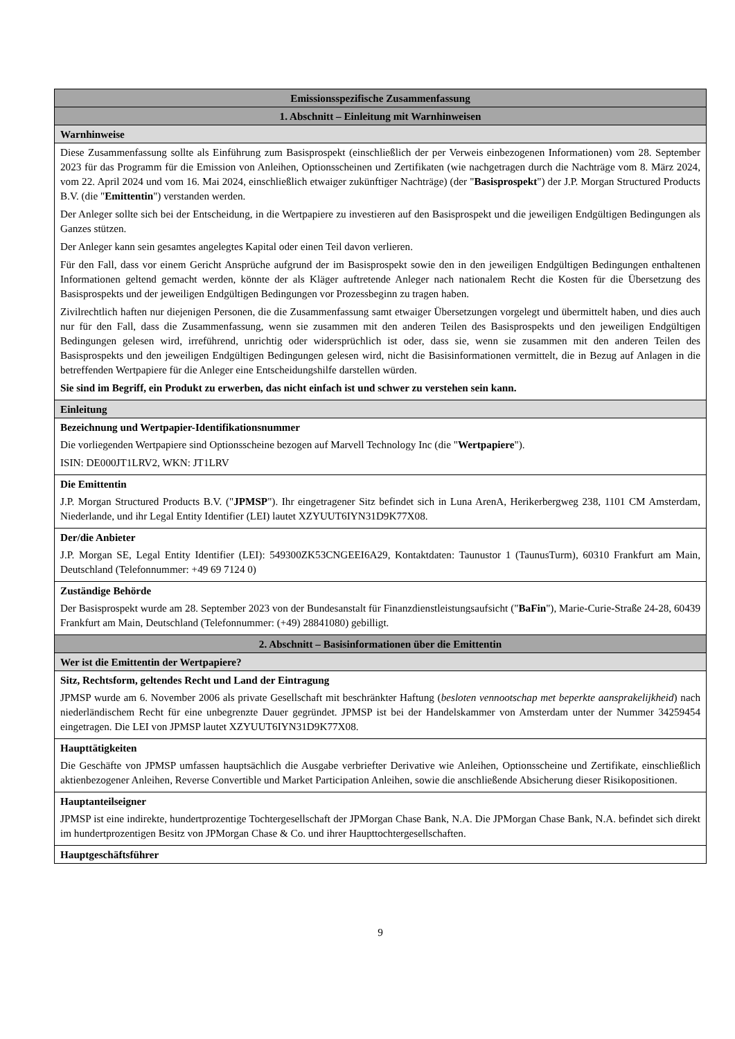| Emissionsspezifische Zusammenfassung |
| --- |
| 1. Abschnitt – Einleitung mit Warnhinweisen |
| Warnhinweise |
| Diese Zusammenfassung sollte als Einführung zum Basisprospekt (einschließlich der per Verweis einbezogenen Informationen) vom 28. September 2023 für das Programm für die Emission von Anleihen, Optionsscheinen und Zertifikaten (wie nachgetragen durch die Nachträge vom 8. März 2024, vom 22. April 2024 und vom 16. Mai 2024, einschließlich etwaiger zukünftiger Nachträge) (der " Basisprospekt ") der J.P. Morgan Structured Products B.V. (die " Emittentin ") verstanden werden. Der Anleger sollte sich bei der Entscheidung, in die Wertpapiere zu investieren auf den Basisprospekt und die jeweiligen Endgültigen Bedingungen als Ganzes stützen. Der Anleger kann sein gesamtes angelegtes Kapital oder einen Teil davon verlieren. Für den Fall, dass vor einem Gericht Ansprüche aufgrund der im Basisprospekt sowie den in den jeweiligen Endgültigen Bedingungen enthaltenen Informationen geltend gemacht werden, könnte der als Kläger auftretende Anleger nach nationalem Recht die Kosten für die Übersetzung des Basisprospekts und der jeweiligen Endgültigen Bedingungen vor Prozessbeginn zu tragen haben. Zivilrechtlich haften nur diejenigen Personen, die die Zusammenfassung samt etwaiger Übersetzungen vorgelegt und übermittelt haben, und dies auch nur für den Fall, dass die Zusammenfassung, wenn sie zusammen mit den anderen Teilen des Basisprospekts und den jeweiligen Endgültigen Bedingungen gelesen wird, irreführend, unrichtig oder widersprüchlich ist oder, dass sie, wenn sie zusammen mit den anderen Teilen des Basisprospekts und den jeweiligen Endgültigen Bedingungen gelesen wird, nicht die Basisinformationen vermittelt, die in Bezug auf Anlagen in die betreffenden Wertpapiere für die Anleger eine Entscheidungshilfe darstellen würden. Sie sind im Begriff, ein Produkt zu erwerben, das nicht einfach ist und schwer zu verstehen sein kann. |
| Einleitung |
| Bezeichnung und Wertpapier-Identifikationsnummer |
| Die vorliegenden Wertpapiere sind Optionsscheine bezogen auf Marvell Technology Inc (die " Wertpapiere "). ISIN: DE000JT1LRV2, WKN: JT1LRV |
| Die Emittentin |
| J.P. Morgan Structured Products B.V. (" JPMSP "). Ihr eingetragener Sitz befindet sich in Luna ArenA, Herikerbergweg 238, 1101 CM Amsterdam, Niederlande, und ihr Legal Entity Identifier (LEI) lautet XZYUUT6IYN31D9K77X08. |
| Der/die Anbieter |
| J.P. Morgan SE, Legal Entity Identifier (LEI): 549300ZK53CNGEEI6A29, Kontaktdaten: Taunustor 1 (TaunusTurm), 60310 Frankfurt am Main, Deutschland (Telefonnummer: +49 69 7124 0) |
| Zuständige Behörde |
| Der Basisprospekt wurde am 28. September 2023 von der Bundesanstalt für Finanzdienstleistungsaufsicht (" BaFin "), Marie-Curie-Straße 24-28, 60439 Frankfurt am Main, Deutschland (Telefonnummer: (+49) 28841080) gebilligt. |
| 2. Abschnitt – Basisinformationen über die Emittentin |
| Wer ist die Emittentin der Wertpapiere? |
| Sitz, Rechtsform, geltendes Recht und Land der Eintragung |
| JPMSP wurde am 6. November 2006 als private Gesellschaft mit beschränkter Haftung ( besloten vennootschap met beperkte aansprakelijkheid ) nach niederländischem Recht für eine unbegrenzte Dauer gegründet. JPMSP ist bei der Handelskammer von Amsterdam unter der Nummer 34259454 eingetragen. Die LEI von JPMSP lautet XZYUUT6IYN31D9K77X08. |
| Haupttätigkeiten |
| Die Geschäfte von JPMSP umfassen hauptsächlich die Ausgabe verbriefter Derivative wie Anleihen, Optionsscheine und Zertifikate, einschließlich aktienbezogener Anleihen, Reverse Convertible und Market Participation Anleihen, sowie die anschließende Absicherung dieser Risikopositionen. |
| Hauptanteilseigner |
| JPMSP ist eine indirekte, hundertprozentige Tochtergesellschaft der JPMorgan Chase Bank, N.A. Die JPMorgan Chase Bank, N.A. befindet sich direkt im hundertprozentigen Besitz von JPMorgan Chase & Co. und ihrer Haupttochtergesellschaften. |
| Hauptgeschäftsführer |
9